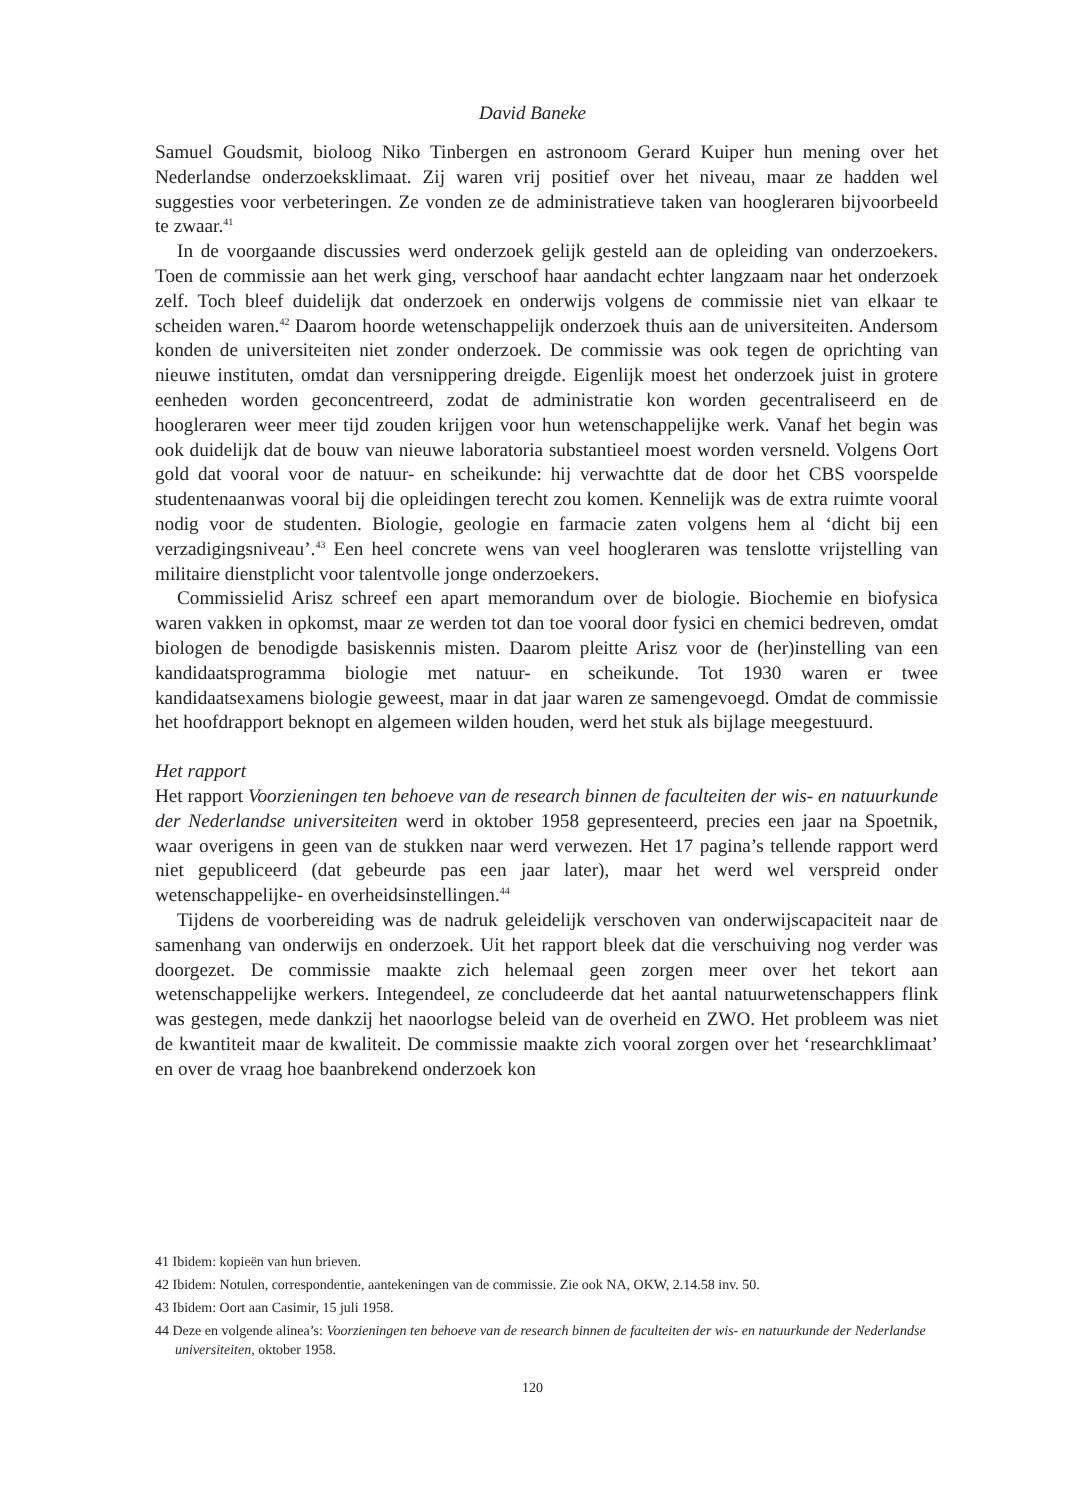David Baneke
Samuel Goudsmit, bioloog Niko Tinbergen en astronoom Gerard Kuiper hun mening over het Nederlandse onderzoeksklimaat. Zij waren vrij positief over het niveau, maar ze hadden wel suggesties voor verbeteringen. Ze vonden ze de administratieve taken van hoogleraren bijvoorbeeld te zwaar.<sup>41</sup>
In de voorgaande discussies werd onderzoek gelijk gesteld aan de opleiding van onderzoekers. Toen de commissie aan het werk ging, verschoof haar aandacht echter langzaam naar het onderzoek zelf. Toch bleef duidelijk dat onderzoek en onderwijs volgens de commissie niet van elkaar te scheiden waren.<sup>42</sup> Daarom hoorde wetenschappelijk onderzoek thuis aan de universiteiten. Andersom konden de universiteiten niet zonder onderzoek. De commissie was ook tegen de oprichting van nieuwe instituten, omdat dan versnippering dreigde. Eigenlijk moest het onderzoek juist in grotere eenheden worden geconcentreerd, zodat de administratie kon worden gecentraliseerd en de hoogleraren weer meer tijd zouden krijgen voor hun wetenschappelijke werk. Vanaf het begin was ook duidelijk dat de bouw van nieuwe laboratoria substantieel moest worden versneld. Volgens Oort gold dat vooral voor de natuur- en scheikunde: hij verwachtte dat de door het CBS voorspelde studentenaanwas vooral bij die opleidingen terecht zou komen. Kennelijk was de extra ruimte vooral nodig voor de studenten. Biologie, geologie en farmacie zaten volgens hem al ‘dicht bij een verzadigingsniveau’.<sup>43</sup> Een heel concrete wens van veel hoogleraren was tenslotte vrijstelling van militaire dienstplicht voor talentvolle jonge onderzoekers.
Commissielid Arisz schreef een apart memorandum over de biologie. Biochemie en biofysica waren vakken in opkomst, maar ze werden tot dan toe vooral door fysici en chemici bedreven, omdat biologen de benodigde basiskennis misten. Daarom pleitte Arisz voor de (her)instelling van een kandidaatsprogramma biologie met natuur- en scheikunde. Tot 1930 waren er twee kandidaatsexamens biologie geweest, maar in dat jaar waren ze samengevoegd. Omdat de commissie het hoofdrapport beknopt en algemeen wilden houden, werd het stuk als bijlage meegestuurd.
Het rapport
Het rapport Voorzieningen ten behoeve van de research binnen de faculteiten der wis- en natuurkunde der Nederlandse universiteiten werd in oktober 1958 gepresenteerd, precies een jaar na Spoetnik, waar overigens in geen van de stukken naar werd verwezen. Het 17 pagina’s tellende rapport werd niet gepubliceerd (dat gebeurde pas een jaar later), maar het werd wel verspreid onder wetenschappelijke- en overheidsinstellingen.<sup>44</sup>
Tijdens de voorbereiding was de nadruk geleidelijk verschoven van onderwijscapaciteit naar de samenhang van onderwijs en onderzoek. Uit het rapport bleek dat die verschuiving nog verder was doorgezet. De commissie maakte zich helemaal geen zorgen meer over het tekort aan wetenschappelijke werkers. Integendeel, ze concludeerde dat het aantal natuurwetenschappers flink was gestegen, mede dankzij het naoorlogse beleid van de overheid en ZWO. Het probleem was niet de kwantiteit maar de kwaliteit. De commissie maakte zich vooral zorgen over het ‘researchklimaat’ en over de vraag hoe baanbrekend onderzoek kon
41 Ibidem: kopieën van hun brieven.
42 Ibidem: Notulen, correspondentie, aantekeningen van de commissie. Zie ook NA, OKW, 2.14.58 inv. 50.
43 Ibidem: Oort aan Casimir, 15 juli 1958.
44 Deze en volgende alinea’s: Voorzieningen ten behoeve van de research binnen de faculteiten der wis- en natuurkunde der Nederlandse universiteiten, oktober 1958.
120